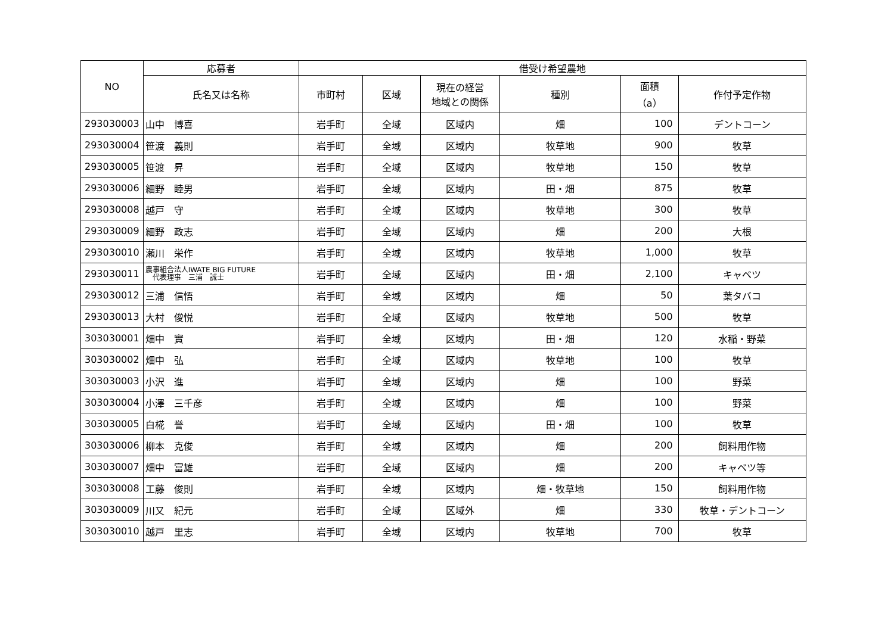| NO | 応募者 | 借受け希望農地 | | | | | |
| --- | --- | --- | --- | --- | --- | --- | --- |
| | 氏名又は名称 | 市町村 | 区域 | 現在の経営 地域との関係 | 種別 | 面積 （a） | 作付予定作物 |
| 293030003 | 山中 博喜 | 岩手町 | 全域 | 区域内 | 畑 | 100 | デントコーン |
| 293030004 | 笹渡 義則 | 岩手町 | 全域 | 区域内 | 牧草地 | 900 | 牧草 |
| 293030005 | 笹渡 昇 | 岩手町 | 全域 | 区域内 | 牧草地 | 150 | 牧草 |
| 293030006 | 細野 睦男 | 岩手町 | 全域 | 区域内 | 田・畑 | 875 | 牧草 |
| 293030008 | 越戸 守 | 岩手町 | 全域 | 区域内 | 牧草地 | 300 | 牧草 |
| 293030009 | 細野 政志 | 岩手町 | 全域 | 区域内 | 畑 | 200 | 大根 |
| 293030010 | 瀬川 栄作 | 岩手町 | 全域 | 区域内 | 牧草地 | 1,000 | 牧草 |
| 293030011 | 農事組合法人IWATE BIG FUTURE 代表理事 三浦 誠士 | 岩手町 | 全域 | 区域内 | 田・畑 | 2,100 | キャベツ |
| 293030012 | 三浦 信悟 | 岩手町 | 全域 | 区域内 | 畑 | 50 | 葉タバコ |
| 293030013 | 大村 俊悦 | 岩手町 | 全域 | 区域内 | 牧草地 | 500 | 牧草 |
| 303030001 | 畑中 實 | 岩手町 | 全域 | 区域内 | 田・畑 | 120 | 水稲・野菜 |
| 303030002 | 畑中 弘 | 岩手町 | 全域 | 区域内 | 牧草地 | 100 | 牧草 |
| 303030003 | 小沢 進 | 岩手町 | 全域 | 区域内 | 畑 | 100 | 野菜 |
| 303030004 | 小澤 三千彦 | 岩手町 | 全域 | 区域内 | 畑 | 100 | 野菜 |
| 303030005 | 白椛 誉 | 岩手町 | 全域 | 区域内 | 田・畑 | 100 | 牧草 |
| 303030006 | 柳本 克俊 | 岩手町 | 全域 | 区域内 | 畑 | 200 | 飼料用作物 |
| 303030007 | 畑中 富雄 | 岩手町 | 全域 | 区域内 | 畑 | 200 | キャベツ等 |
| 303030008 | 工藤 俊則 | 岩手町 | 全域 | 区域内 | 畑・牧草地 | 150 | 飼料用作物 |
| 303030009 | 川又 紀元 | 岩手町 | 全域 | 区域外 | 畑 | 330 | 牧草・デントコーン |
| 303030010 | 越戸 里志 | 岩手町 | 全域 | 区域内 | 牧草地 | 700 | 牧草 |